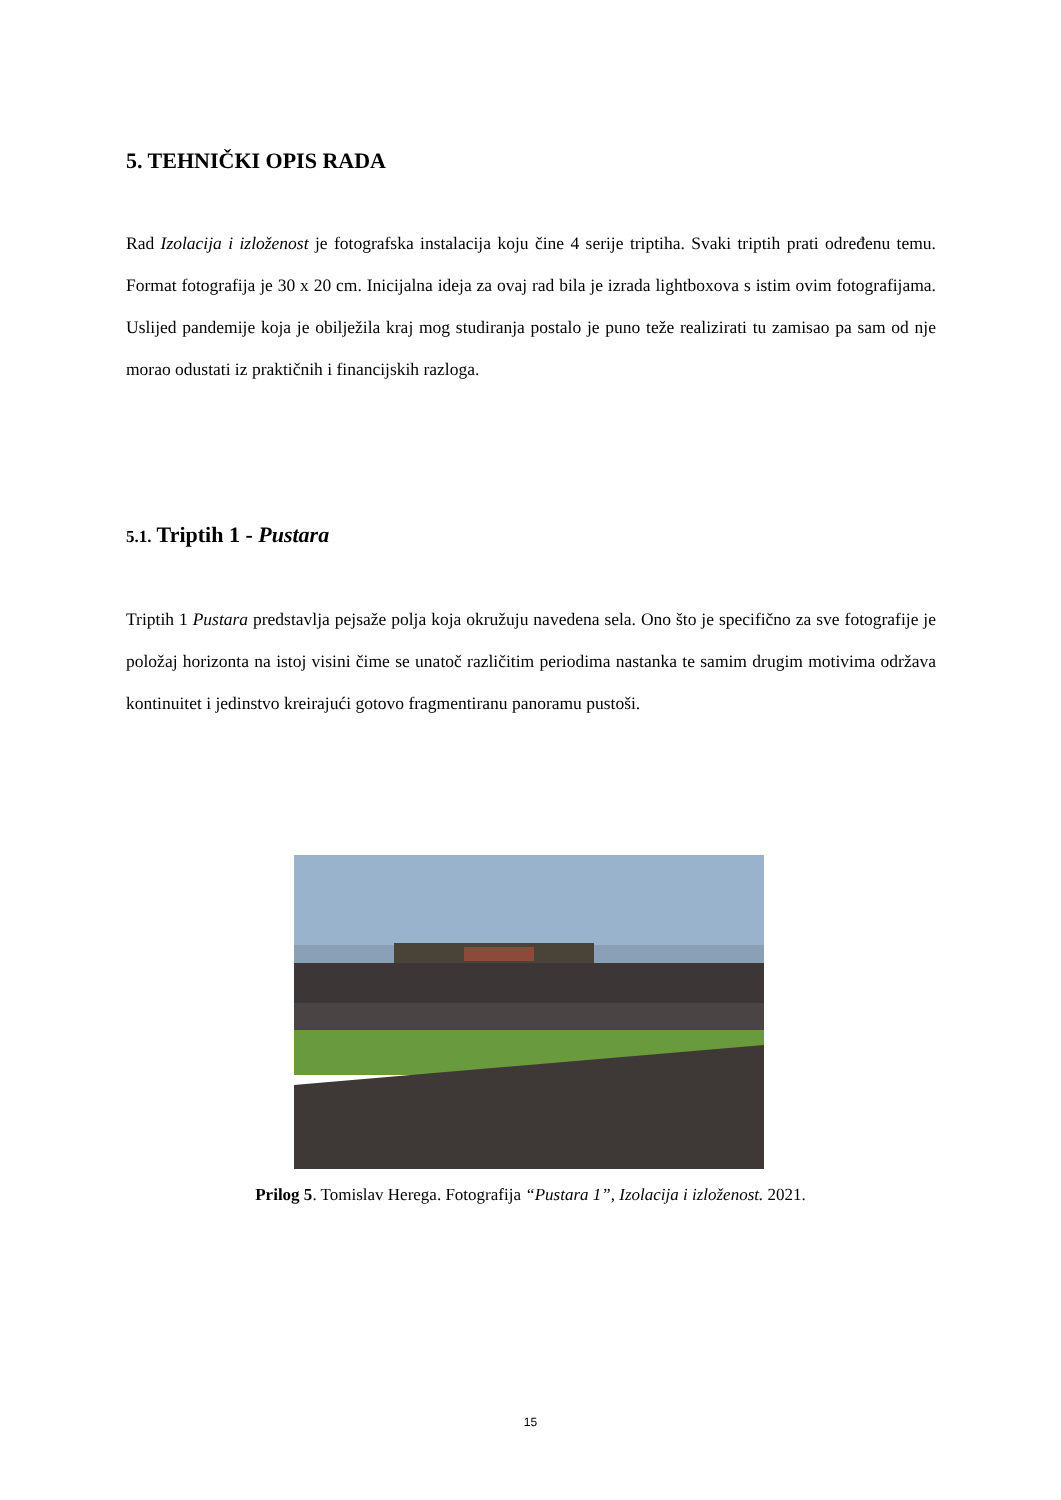5. TEHNIČKI OPIS RADA
Rad Izolacija i izloženost je fotografska instalacija koju čine 4 serije triptiha. Svaki triptih prati određenu temu. Format fotografija je 30 x 20 cm. Inicijalna ideja za ovaj rad bila je izrada lightboxova s istim ovim fotografijama. Uslijed pandemije koja je obilježila kraj mog studiranja postalo je puno teže realizirati tu zamisao pa sam od nje morao odustati iz praktičnih i financijskih razloga.
5.1. Triptih 1 - Pustara
Triptih 1 Pustara predstavlja pejsaže polja koja okružuju navedena sela. Ono što je specifično za sve fotografije je položaj horizonta na istoj visini čime se unatoč različitim periodima nastanka te samim drugim motivima održava kontinuitet i jedinstvo kreirajući gotovo fragmentiranu panoramu pustoši.
Prilog 5. Tomislav Herega. Fotografija “Pustara 1”, Izolacija i izloženost. 2021.
15